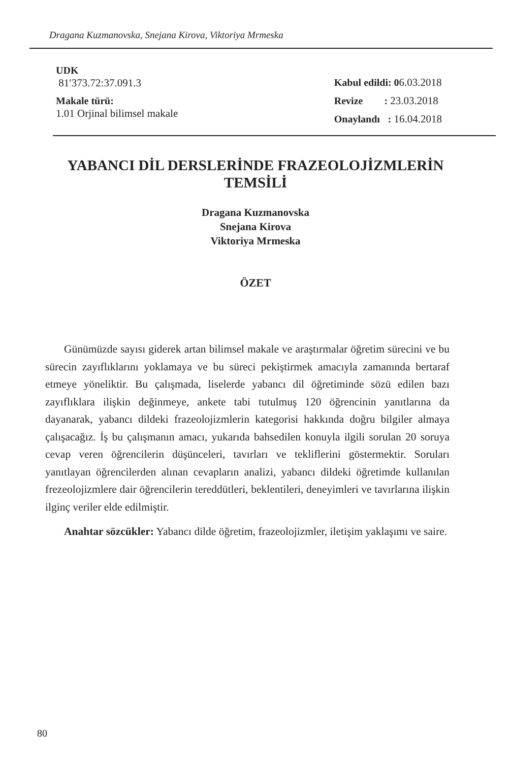Dragana Kuzmanovska, Snejana Kirova, Viktoriya Mrmeska
UDK
81′373.72:37.091.3
Makale türü:
1.01 Orjinal bilimsel makale
Kabul edildi: 06.03.2018
Revize : 23.03.2018
Onaylandı : 16.04.2018
YABANCI DİL DERSLERİNDE FRAZEOLOJİZMLERİN
TEMSİLİ
Dragana Kuzmanovska
Snejana Kirova
Viktoriya Mrmeska
ÖZET
Günümüzde sayısı giderek artan bilimsel makale ve araştırmalar öğretim sürecini ve bu sürecin zayıflıklarını yoklamaya ve bu süreci pekiştirmek amacıyla zamanında bertaraf etmeye yöneliktir. Bu çalışmada, liselerde yabancı dil öğretiminde sözü edilen bazı zayıflıklara ilişkin değinmeye, ankete tabi tutulmuş 120 öğrencinin yanıtlarına da dayanarak, yabancı dildeki frazeolojizmlerin kategorisi hakkında doğru bilgiler almaya çalışacağız. İş bu çalışmanın amacı, yukarıda bahsedilen konuyla ilgili sorulan 20 soruya cevap veren öğrencilerin düşünceleri, tavırları ve tekliflerini göstermektir. Soruları yanıtlayan öğrencilerden alınan cevapların analizi, yabancı dildeki öğretimde kullanılan frezeolojizmlere dair öğrencilerin tereddütleri, beklentileri, deneyimleri ve tavırlarına ilişkin ilginç veriler elde edilmiştir.
Anahtar sözcükler: Yabancı dilde öğretim, frazeolojizmler, iletişim yaklaşımı ve saire.
80